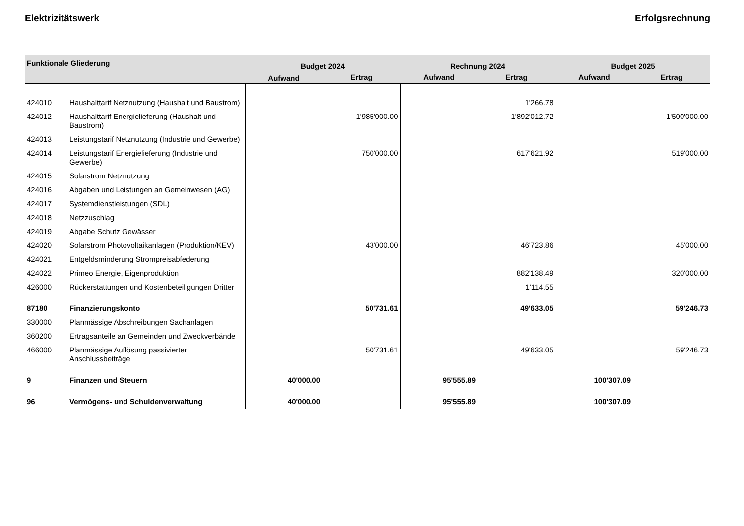Elektrizitätswerk Erfolgsrechnung
| Funktionale Gliederung | | Budget 2024 | | Rechnung 2024 | | Budget 2025 | |
| --- | --- | --- | --- | --- | --- | --- | --- |
| | | Aufwand | Ertrag | Aufwand | Ertrag | Aufwand | Ertrag |
| 424010 | Haushalttarif Netznutzung (Haushalt und Baustrom) | | | | 1'266.78 | | |
| 424012 | Haushalttarif Energielieferung (Haushalt und Baustrom) | | 1'985'000.00 | | 1'892'012.72 | | 1'500'000.00 |
| 424013 | Leistungstarif Netznutzung (Industrie und Gewerbe) | | | | | | |
| 424014 | Leistungstarif Energielieferung (Industrie und Gewerbe) | | 750'000.00 | | 617'621.92 | | 519'000.00 |
| 424015 | Solarstrom Netznutzung | | | | | | |
| 424016 | Abgaben und Leistungen an Gemeinwesen (AG) | | | | | | |
| 424017 | Systemdienstleistungen (SDL) | | | | | | |
| 424018 | Netzzuschlag | | | | | | |
| 424019 | Abgabe Schutz Gewässer | | | | | | |
| 424020 | Solarstrom Photovoltaikanlagen (Produktion/KEV) | | 43'000.00 | | 46'723.86 | | 45'000.00 |
| 424021 | Entgeldsminderung Strompreisabfederung | | | | | | |
| 424022 | Primeo Energie, Eigenproduktion | | | | 882'138.49 | | 320'000.00 |
| 426000 | Rückerstattungen und Kostenbeteiligungen Dritter | | | | 1'114.55 | | |
| 87180 | Finanzierungskonto | | 50'731.61 | | 49'633.05 | | 59'246.73 |
| 330000 | Planmässige Abschreibungen Sachanlagen | | | | | | |
| 360200 | Ertragsanteile an Gemeinden und Zweckverbände | | | | | | |
| 466000 | Planmässige Auflösung passivierter Anschlussbeiträge | | 50'731.61 | | 49'633.05 | | 59'246.73 |
| 9 | Finanzen und Steuern | 40'000.00 | | 95'555.89 | | 100'307.09 | |
| 96 | Vermögens- und Schuldenverwaltung | 40'000.00 | | 95'555.89 | | 100'307.09 | |